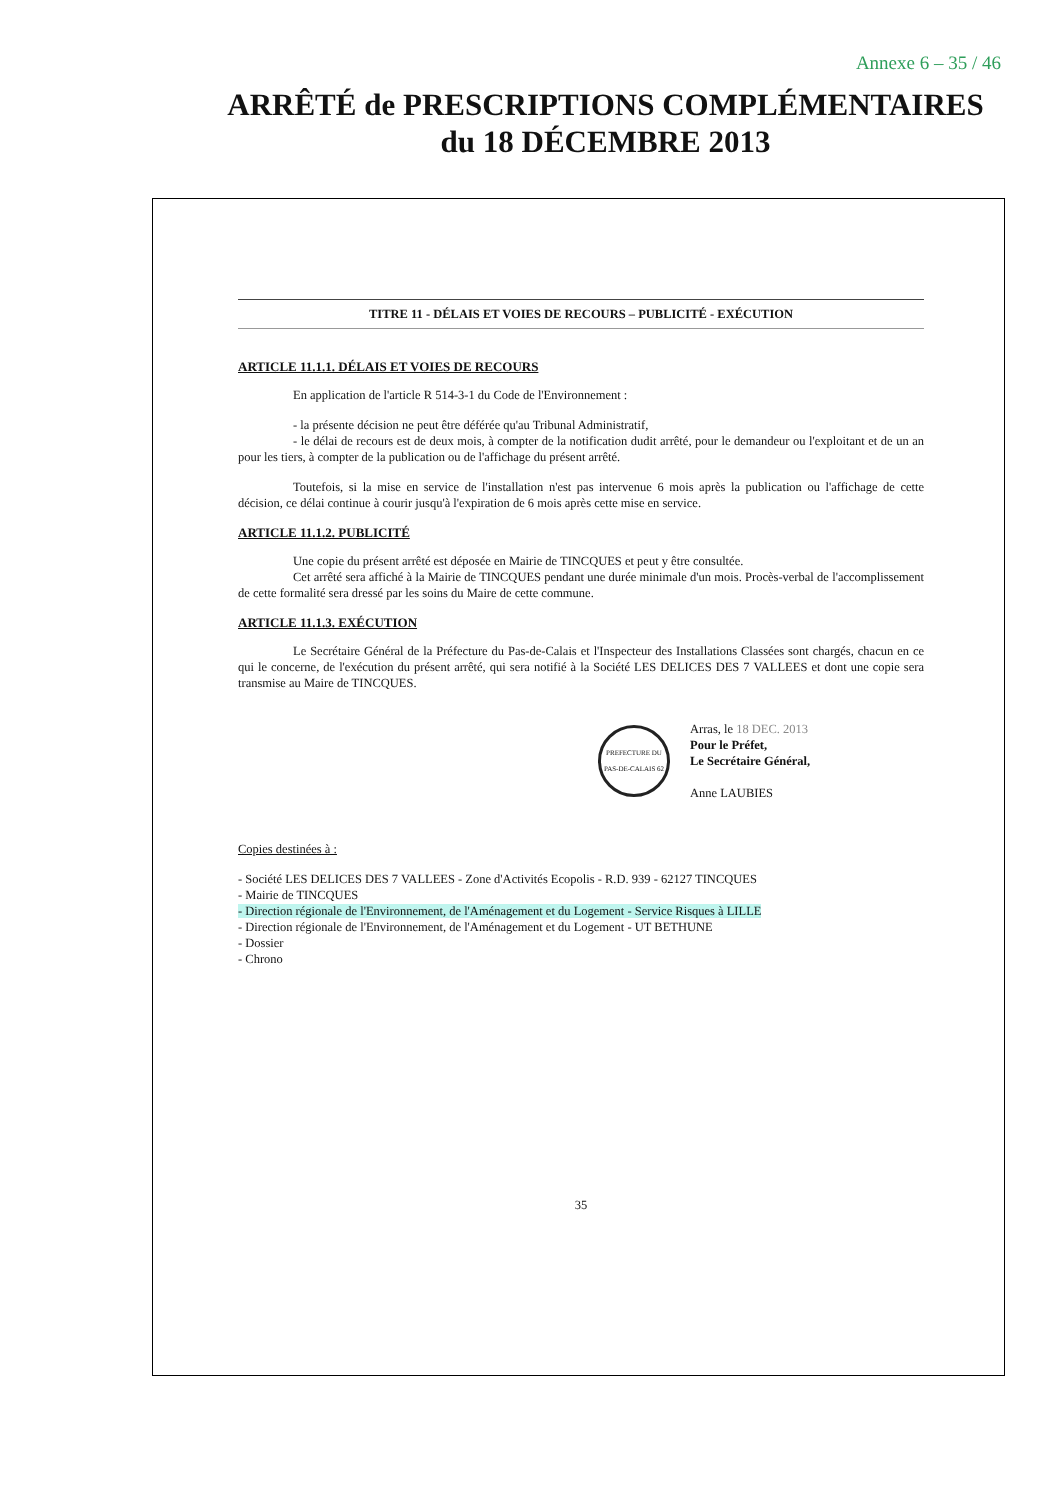Annexe 6 – 35 / 46
ARRÊTÉ de PRESCRIPTIONS COMPLÉMENTAIRES
du 18 DÉCEMBRE 2013
TITRE 11 - DÉLAIS ET VOIES DE RECOURS – PUBLICITÉ - EXÉCUTION
ARTICLE 11.1.1. DÉLAIS ET VOIES DE RECOURS
En application de l'article R 514-3-1 du Code de l'Environnement :
- la présente décision ne peut être déférée qu'au Tribunal Administratif,
- le délai de recours est de deux mois, à compter de la notification dudit arrêté, pour le demandeur ou l'exploitant et de un an pour les tiers, à compter de la publication ou de l'affichage du présent arrêté.
Toutefois, si la mise en service de l'installation n'est pas intervenue 6 mois après la publication ou l'affichage de cette décision, ce délai continue à courir jusqu'à l'expiration de 6 mois après cette mise en service.
ARTICLE 11.1.2. PUBLICITÉ
Une copie du présent arrêté est déposée en Mairie de TINCQUES et peut y être consultée.
Cet arrêté sera affiché à la Mairie de TINCQUES pendant une durée minimale d'un mois. Procès-verbal de l'accomplissement de cette formalité sera dressé par les soins du Maire de cette commune.
ARTICLE 11.1.3. EXÉCUTION
Le Secrétaire Général de la Préfecture du Pas-de-Calais et l'Inspecteur des Installations Classées sont chargés, chacun en ce qui le concerne, de l'exécution du présent arrêté, qui sera notifié à la Société LES DELICES DES 7 VALLEES et dont une copie sera transmise au Maire de TINCQUES.
PREFECTURE DU PAS-DE-CALAIS 62
Arras, le 18 DEC. 2013
Pour le Préfet,
Le Secrétaire Général,
Anne LAUBIES
Copies destinées à :
- Société LES DELICES DES 7 VALLEES - Zone d'Activités Ecopolis - R.D. 939 - 62127 TINCQUES
- Mairie de TINCQUES
- Direction régionale de l'Environnement, de l'Aménagement et du Logement - Service Risques à LILLE
- Direction régionale de l'Environnement, de l'Aménagement et du Logement - UT BETHUNE
- Dossier
- Chrono
35